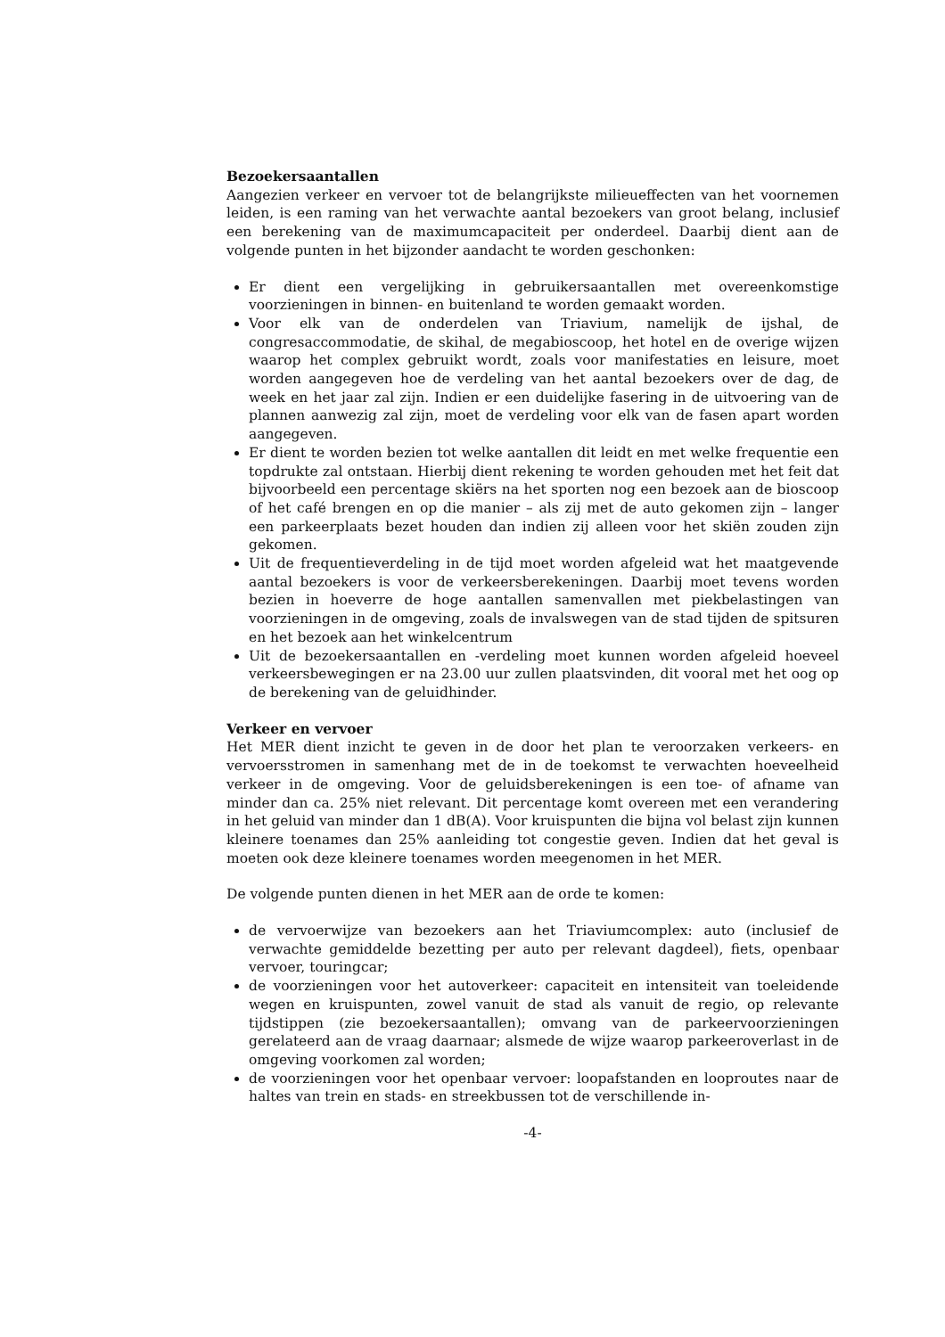Bezoekersaantallen
Aangezien verkeer en vervoer tot de belangrijkste milieueffecten van het voornemen leiden, is een raming van het verwachte aantal bezoekers van groot belang, inclusief een berekening van de maximumcapaciteit per onderdeel. Daarbij dient aan de volgende punten in het bijzonder aandacht te worden geschonken:
Er dient een vergelijking in gebruikersaantallen met overeenkomstige voorzieningen in binnen- en buitenland te worden gemaakt worden.
Voor elk van de onderdelen van Triavium, namelijk de ijshal, de congresaccommodatie, de skihal, de megabioscoop, het hotel en de overige wijzen waarop het complex gebruikt wordt, zoals voor manifestaties en leisure, moet worden aangegeven hoe de verdeling van het aantal bezoekers over de dag, de week en het jaar zal zijn. Indien er een duidelijke fasering in de uitvoering van de plannen aanwezig zal zijn, moet de verdeling voor elk van de fasen apart worden aangegeven.
Er dient te worden bezien tot welke aantallen dit leidt en met welke frequentie een topdrukte zal ontstaan. Hierbij dient rekening te worden gehouden met het feit dat bijvoorbeeld een percentage skiërs na het sporten nog een bezoek aan de bioscoop of het café brengen en op die manier – als zij met de auto gekomen zijn – langer een parkeerplaats bezet houden dan indien zij alleen voor het skiën zouden zijn gekomen.
Uit de frequentieverdeling in de tijd moet worden afgeleid wat het maatgevende aantal bezoekers is voor de verkeersberekeningen. Daarbij moet tevens worden bezien in hoeverre de hoge aantallen samenvallen met piekbelastingen van voorzieningen in de omgeving, zoals de invalswegen van de stad tijden de spitsuren en het bezoek aan het winkelcentrum
Uit de bezoekersaantallen en -verdeling moet kunnen worden afgeleid hoeveel verkeersbewegingen er na 23.00 uur zullen plaatsvinden, dit vooral met het oog op de berekening van de geluidhinder.
Verkeer en vervoer
Het MER dient inzicht te geven in de door het plan te veroorzaken verkeers- en vervoersstromen in samenhang met de in de toekomst te verwachten hoeveelheid verkeer in de omgeving. Voor de geluidsberekeningen is een toe- of afname van minder dan ca. 25% niet relevant. Dit percentage komt overeen met een verandering in het geluid van minder dan 1 dB(A). Voor kruispunten die bijna vol belast zijn kunnen kleinere toenames dan 25% aanleiding tot congestie geven. Indien dat het geval is moeten ook deze kleinere toenames worden meegenomen in het MER.
De volgende punten dienen in het MER aan de orde te komen:
de vervoerwijze van bezoekers aan het Triaviumcomplex: auto (inclusief de verwachte gemiddelde bezetting per auto per relevant dagdeel), fiets, openbaar vervoer, touringcar;
de voorzieningen voor het autoverkeer: capaciteit en intensiteit van toeleidende wegen en kruispunten, zowel vanuit de stad als vanuit de regio, op relevante tijdstippen (zie bezoekersaantallen); omvang van de parkeervoorzieningen gerelateerd aan de vraag daarnaar; alsmede de wijze waarop parkeeroverlast in de omgeving voorkomen zal worden;
de voorzieningen voor het openbaar vervoer: loopafstanden en looproutes naar de haltes van trein en stads- en streekbussen tot de verschillende in-
-4-